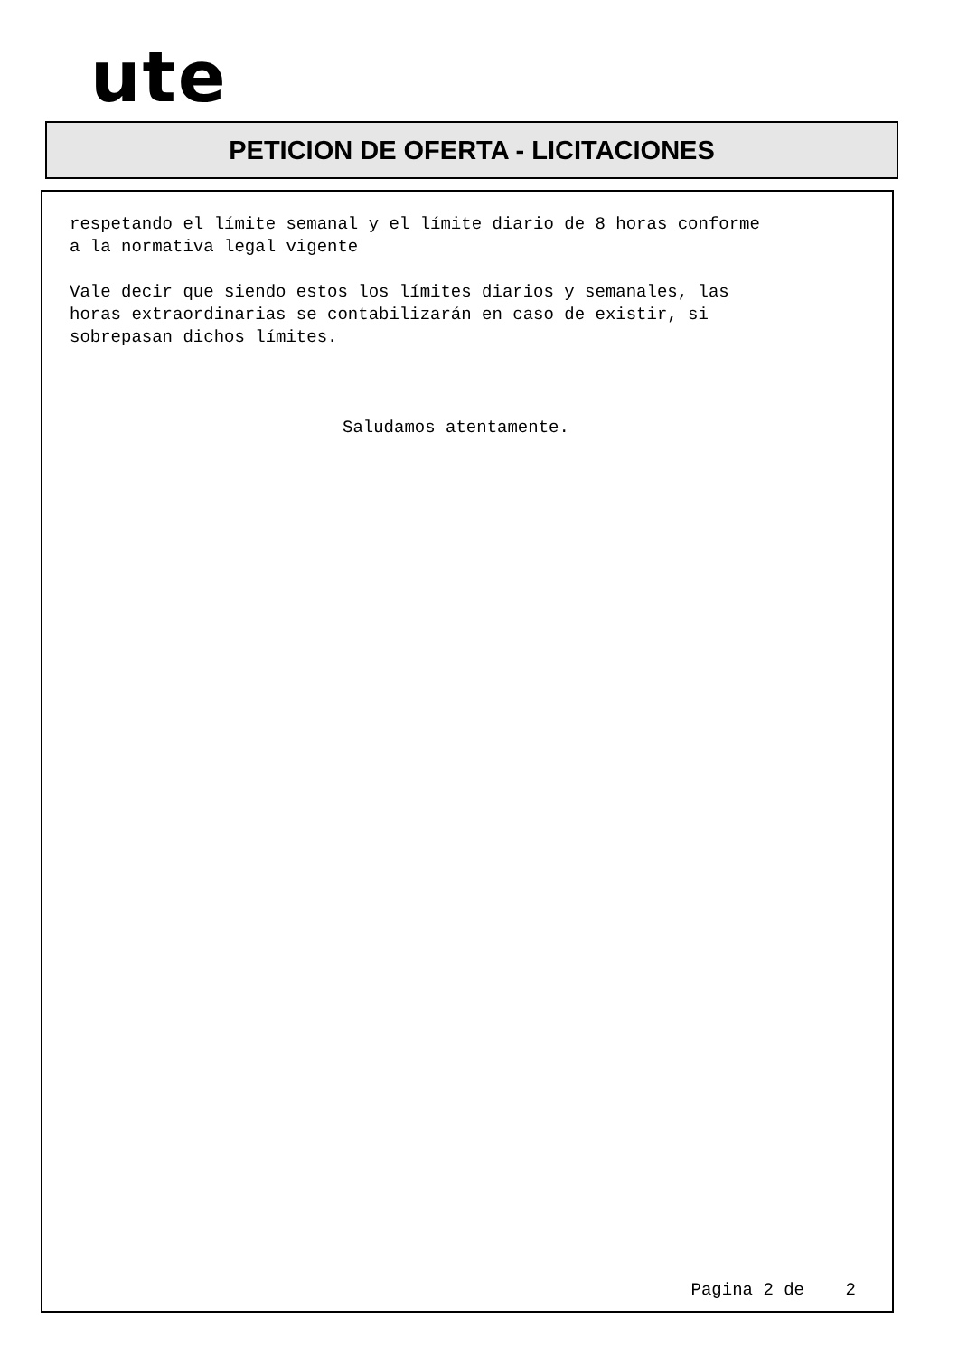ute
PETICION DE OFERTA - LICITACIONES
respetando el límite semanal y el límite diario de 8 horas conforme
a la normativa legal vigente
Vale decir que siendo estos los límites diarios y semanales, las
horas extraordinarias se contabilizarán en caso de existir, si
sobrepasan dichos límites.
Saludamos atentamente.
Pagina 2 de 2